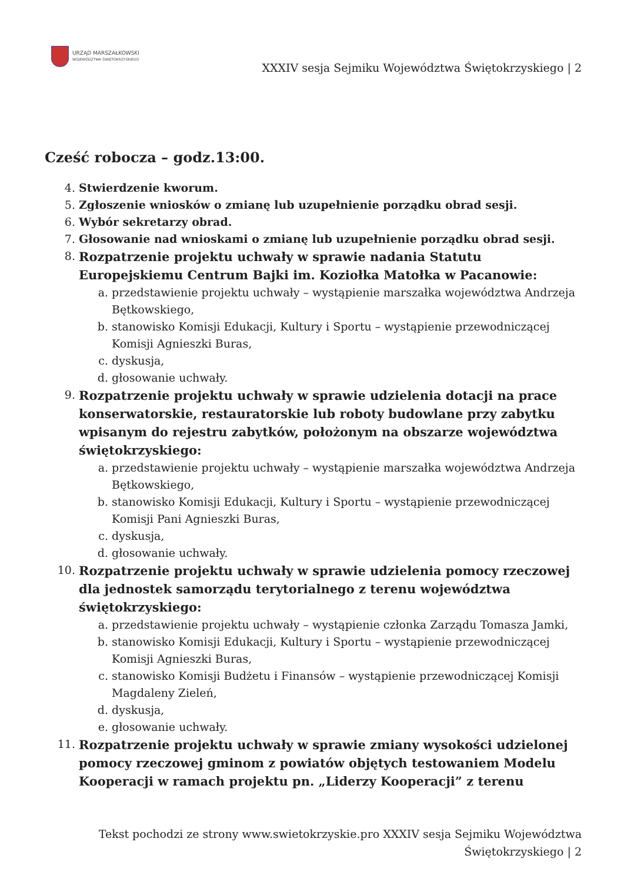URZĄD MARSZAŁKOWSKI
WOJEWÓDZTWA ŚWIĘTOKRZYSKIEGO
XXXIV sesja Sejmiku Województwa Świętokrzyskiego | 2
Cześć robocza – godz.13:00.
4. Stwierdzenie kworum.
5. Zgłoszenie wniosków o zmianę lub uzupełnienie porządku obrad sesji.
6. Wybór sekretarzy obrad.
7. Głosowanie nad wnioskami o zmianę lub uzupełnienie porządku obrad sesji.
8. Rozpatrzenie projektu uchwały w sprawie nadania Statutu Europejskiemu Centrum Bajki im. Koziołka Matołka w Pacanowie:
a. przedstawienie projektu uchwały – wystąpienie marszałka województwa Andrzeja Bętkowskiego,
b. stanowisko Komisji Edukacji, Kultury i Sportu – wystąpienie przewodniczącej Komisji Agnieszki Buras,
c. dyskusja,
d. głosowanie uchwały.
9. Rozpatrzenie projektu uchwały w sprawie udzielenia dotacji na prace konserwatorskie, restauratorskie lub roboty budowlane przy zabytku wpisanym do rejestru zabytków, położonym na obszarze województwa świętokrzyskiego:
a. przedstawienie projektu uchwały – wystąpienie marszałka województwa Andrzeja Bętkowskiego,
b. stanowisko Komisji Edukacji, Kultury i Sportu – wystąpienie przewodniczącej Komisji Pani Agnieszki Buras,
c. dyskusja,
d. głosowanie uchwały.
10. Rozpatrzenie projektu uchwały w sprawie udzielenia pomocy rzeczowej dla jednostek samorządu terytorialnego z terenu województwa świętokrzyskiego:
a. przedstawienie projektu uchwały – wystąpienie członka Zarządu Tomasza Jamki,
b. stanowisko Komisji Edukacji, Kultury i Sportu – wystąpienie przewodniczącej Komisji Agnieszki Buras,
c. stanowisko Komisji Budżetu i Finansów – wystąpienie przewodniczącej Komisji Magdaleny Zieleń,
d. dyskusja,
e. głosowanie uchwały.
11. Rozpatrzenie projektu uchwały w sprawie zmiany wysokości udzielonej pomocy rzeczowej gminom z powiatów objętych testowaniem Modelu Kooperacji w ramach projektu pn. „Liderzy Kooperacji” z terenu
Tekst pochodzi ze strony www.swietokrzyskie.pro XXXIV sesja Sejmiku Województwa Świętokrzyskiego | 2